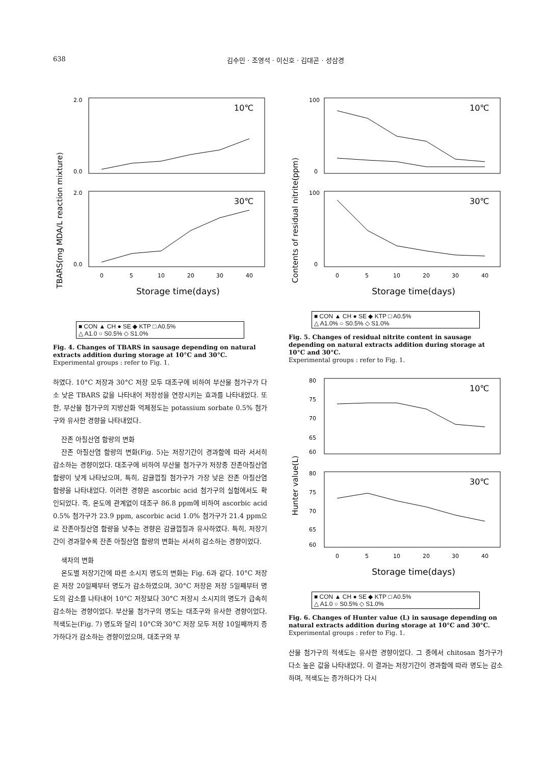638 김수민 · 조영석 · 이신호 · 김대곤 · 성삼경
TBARS(mg MDA/L reaction mixture)
2.0
0.0
2.0
0.0
10℃
30℃
0
5
10
20
30
40
Storage time(days)
■ CON ▲ CH ● SE ◆ KTP □ A0.5%
△ A1.0 ○ S0.5% ◇ S1.0%
Fig. 4. Changes of TBARS in sausage depending on natural extracts addition during storage at 10°C and 30°C.
Experimental groups : refer to Fig. 1.
하였다. 10°C 저장과 30°C 저장 모두 대조구에 비하여 부산물 첨가구가 다소 낮은 TBARS 값을 나타내어 저장성을 연장시키는 효과를 나타내었다. 또한, 부산물 첨가구의 지방산화 억제정도는 potassium sorbate 0.5% 첨가구와 유사한 경향을 나타내었다.
잔존 아질산염 함량의 변화
잔존 아질산염 함량의 변화(Fig. 5)는 저장기간이 경과함에 따라 서서히 감소하는 경향이었다. 대조구에 비하여 부산물 첨가구가 저장중 잔존아질산염 함량이 낮게 나타났으며, 특히, 감귤껍질 첨가구가 가장 낮은 잔존 아질산염 함량을 나타내었다. 이러한 경향은 ascorbic acid 첨가구의 실험에서도 확인되었다. 즉, 온도에 관계없이 대조구 86.8 ppm에 비하여 ascorbic acid 0.5% 첨가구가 23.9 ppm, ascorbic acid 1.0% 첨가구가 21.4 ppm으로 잔존아질산염 함량을 낮추는 경향은 감귤껍질과 유사하였다. 특히, 저장기간이 경과할수록 잔존 아질산염 함량의 변화는 서서히 감소하는 경향이었다.
색차의 변화
온도별 저장기간에 따른 소시지 명도의 변화는 Fig. 6과 같다. 10°C 저장은 저장 20일째부터 명도가 감소하였으며, 30°C 저장은 저장 5일째부터 명도의 감소를 나타내어 10°C 저장보다 30°C 저장시 소시지의 명도가 급속히 감소하는 경향이었다. 부산물 첨가구의 명도는 대조구와 유사한 경향이었다. 적색도는(Fig. 7) 명도와 달리 10°C와 30°C 저장 모두 저장 10일째까지 증가하다가 감소하는 경향이었으며, 대조구와 부
Contents of residual nitrite(ppm)
100
0
100
0
10℃
30℃
0
5
10
20
30
40
Storage time(days)
■ CON ▲ CH ● SE ◆ KTP □ A0.5%
△ A1.0% ○ S0.5% ◇ S1.0%
Fig. 5. Changes of residual nitrite content in sausage depending on natural extracts addition during storage at 10°C and 30°C.
Experimental groups : refer to Fig. 1.
Hunter value(L)
80
75
70
65
60
80
75
70
65
60
10℃
30℃
0
5
10
20
30
40
Storage time(days)
■ CON ▲ CH ● SE ◆ KTP □ A0.5%
△ A1.0 ○ S0.5% ◇ S1.0%
Fig. 6. Changes of Hunter value (L) in sausage depending on natural extracts addition during storage at 10°C and 30°C.
Experimental groups : refer to Fig. 1.
산물 첨가구의 적색도는 유사한 경향이었다. 그 중에서 chitosan 첨가구가 다소 높은 값을 나타내었다. 이 결과는 저장기간이 경과함에 따라 명도는 감소하며, 적색도는 증가하다가 다시